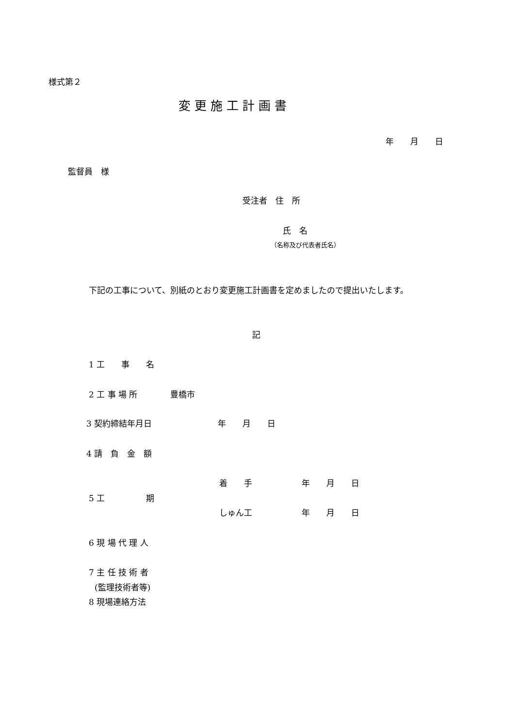様式第２
変 更 施 工 計 画 書
年　　月　　日
監督員　様
受注者　住　所
氏　名
（名称及び代表者氏名）
下記の工事について、別紙のとおり変更施工計画書を定めましたので提出いたします。
記
1 工　　事　　名
2 工 事 場 所　　　　豊橋市
3 契約締結年月日　　　　　　　　年　　月　　日
4 請　負　金　額
着　　手　　　　　　年　　月　　日
5 工　　　　　期
しゅん工　　　　　　年　　月　　日
6 現 場 代 理 人
7 主 任 技 術 者
(監理技術者等)
8 現場連絡方法